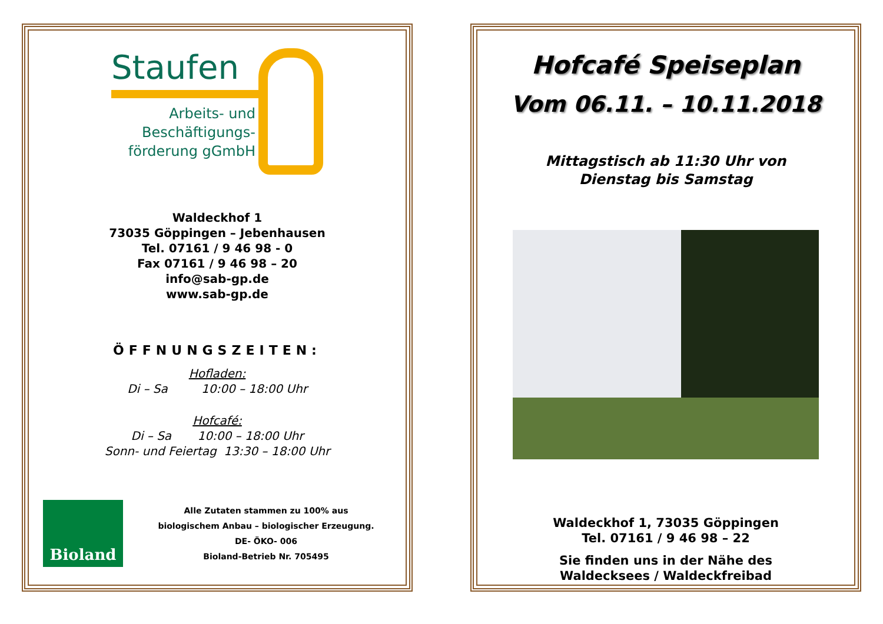Staufen
Arbeits- und Beschäftigungs- förderung gGmbH
Waldeckhof 1
73035 Göppingen – Jebenhausen
Tel. 07161 / 9 46 98 - 0
Fax 07161 / 9 46 98 – 20
info@sab-gp.de
www.sab-gp.de
ÖFFNUNGSZEITEN:
Hofladen:
Di – Sa 10:00 – 18:00 Uhr
Hofcafé:
Di – Sa 10:00 – 18:00 Uhr
Sonn- und Feiertag 13:30 – 18:00 Uhr
Bioland
Alle Zutaten stammen zu 100% aus
biologischem Anbau – biologischer Erzeugung.
DE- ÖKO- 006
Bioland-Betrieb Nr. 705495
Hofcafé Speiseplan
Vom 06.11. – 10.11.2018
Mittagstisch ab 11:30 Uhr von
Dienstag bis Samstag
Waldeckhof 1, 73035 Göppingen
Tel. 07161 / 9 46 98 – 22
Sie finden uns in der Nähe des
Waldecksees / Waldeckfreibad